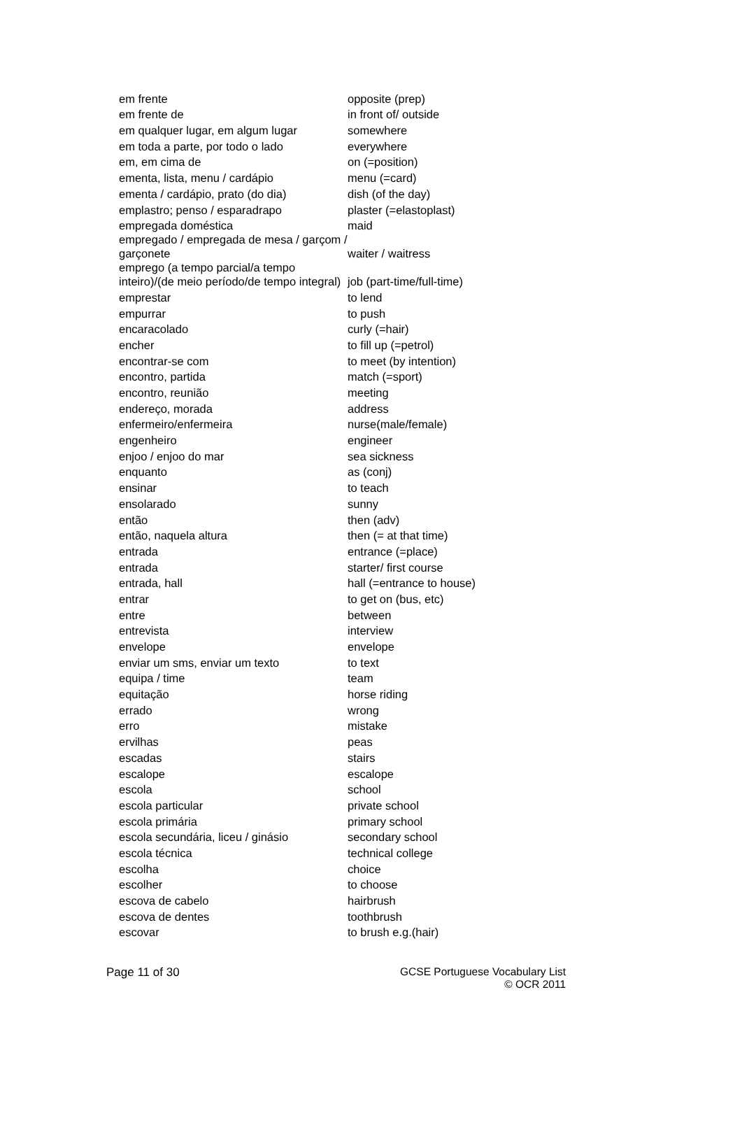| em frente | opposite (prep) |
| em frente de | in front of/ outside |
| em qualquer lugar, em algum lugar | somewhere |
| em toda a parte, por todo o lado | everywhere |
| em, em cima de | on (=position) |
| ementa, lista, menu / cardápio | menu (=card) |
| ementa / cardápio, prato (do dia) | dish (of the day) |
| emplastro; penso / esparadrapo | plaster (=elastoplast) |
| empregada doméstica | maid |
| empregado / empregada de mesa / garçom / garçonete | waiter / waitress |
| emprego (a tempo parcial/a tempo inteiro)/(de meio período/de tempo integral) | job (part-time/full-time) |
| emprestar | to lend |
| empurrar | to push |
| encaracolado | curly (=hair) |
| encher | to fill up (=petrol) |
| encontrar-se com | to meet (by intention) |
| encontro, partida | match (=sport) |
| encontro, reunião | meeting |
| endereço, morada | address |
| enfermeiro/enfermeira | nurse(male/female) |
| engenheiro | engineer |
| enjoo / enjoo do mar | sea sickness |
| enquanto | as (conj) |
| ensinar | to teach |
| ensolarado | sunny |
| então | then (adv) |
| então, naquela altura | then (= at that time) |
| entrada | entrance (=place) |
| entrada | starter/ first course |
| entrada, hall | hall (=entrance to house) |
| entrar | to get on (bus, etc) |
| entre | between |
| entrevista | interview |
| envelope | envelope |
| enviar um sms, enviar um texto | to text |
| equipa / time | team |
| equitação | horse riding |
| errado | wrong |
| erro | mistake |
| ervilhas | peas |
| escadas | stairs |
| escalope | escalope |
| escola | school |
| escola particular | private school |
| escola primária | primary school |
| escola secundária, liceu / ginásio | secondary school |
| escola técnica | technical college |
| escolha | choice |
| escolher | to choose |
| escova de cabelo | hairbrush |
| escova de dentes | toothbrush |
| escovar | to brush e.g.(hair) |
Page 11 of 30 GCSE Portuguese Vocabulary List
© OCR 2011